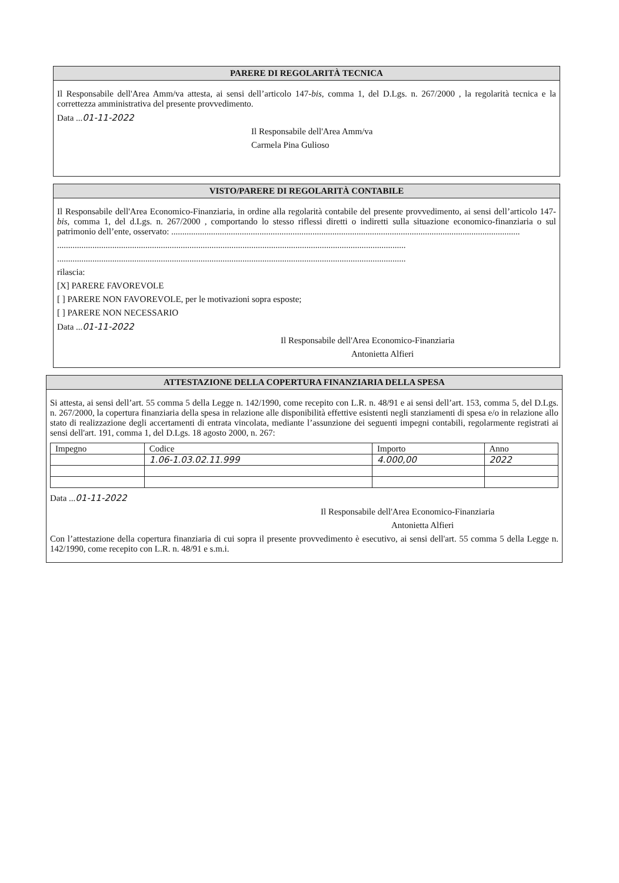PARERE DI REGOLARITÀ TECNICA
Il Responsabile dell'Area Amm/va attesta, ai sensi dell’articolo 147-bis, comma 1, del D.Lgs. n. 267/2000 , la regolarità tecnica e la correttezza amministrativa del presente provvedimento.
Data ...01-11-2022
Il Responsabile dell'Area Amm/va
Carmela Pina Gulioso
VISTO/PARERE DI REGOLARITÀ CONTABILE
Il Responsabile dell'Area Economico-Finanziaria, in ordine alla regolarità contabile del presente provvedimento, ai sensi dell’articolo 147-bis, comma 1, del d.Lgs. n. 267/2000 , comportando lo stesso riflessi diretti o indiretti sulla situazione economico-finanziaria o sul patrimonio dell’ente, osservato: ..............................................................................................................................................................
..............................................................................................................................................................
..............................................................................................................................................................
rilascia:
[X] PARERE FAVOREVOLE
[ ] PARERE NON FAVOREVOLE, per le motivazioni sopra esposte;
[ ] PARERE NON NECESSARIO
Data ...01-11-2022
Il Responsabile dell'Area Economico-Finanziaria
Antonietta Alfieri
ATTESTAZIONE DELLA COPERTURA FINANZIARIA DELLA SPESA
Si attesta, ai sensi dell’art. 55 comma 5 della Legge n. 142/1990, come recepito con L.R. n. 48/91 e ai sensi dell’art. 153, comma 5, del D.Lgs. n. 267/2000, la copertura finanziaria della spesa in relazione alle disponibilità effettive esistenti negli stanziamenti di spesa e/o in relazione allo stato di realizzazione degli accertamenti di entrata vincolata, mediante l’assunzione dei seguenti impegni contabili, regolarmente registrati ai sensi dell'art. 191, comma 1, del D.Lgs. 18 agosto 2000, n. 267:
| Impegno | Codice | Importo | Anno |
| --- | --- | --- | --- |
| | 1.06-1.03.02.11.999 | 4.000,00 | 2022 |
Data ...01-11-2022
Il Responsabile dell'Area Economico-Finanziaria
Antonietta Alfieri
Con l’attestazione della copertura finanziaria di cui sopra il presente provvedimento è esecutivo, ai sensi dell'art. 55 comma 5 della Legge n. 142/1990, come recepito con L.R. n. 48/91 e s.m.i.